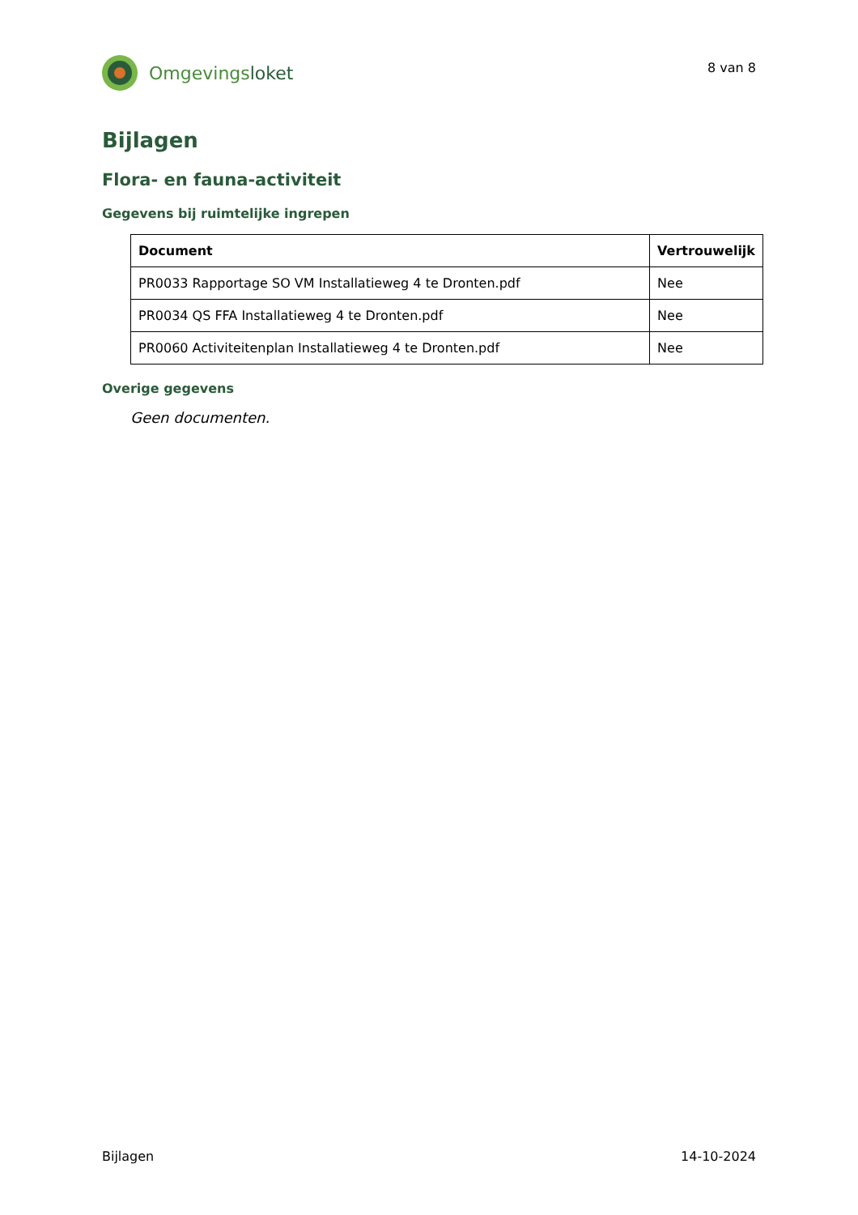Omgevings loket
8 van 8
Bijlagen
Flora- en fauna-activiteit
Gegevens bij ruimtelijke ingrepen
| Document | Vertrouwelijk |
| --- | --- |
| PR0033 Rapportage SO VM Installatieweg 4 te Dronten.pdf | Nee |
| PR0034 QS FFA Installatieweg 4 te Dronten.pdf | Nee |
| PR0060 Activiteitenplan Installatieweg 4 te Dronten.pdf | Nee |
Overige gegevens
Geen documenten.
Bijlagen 14-10-2024